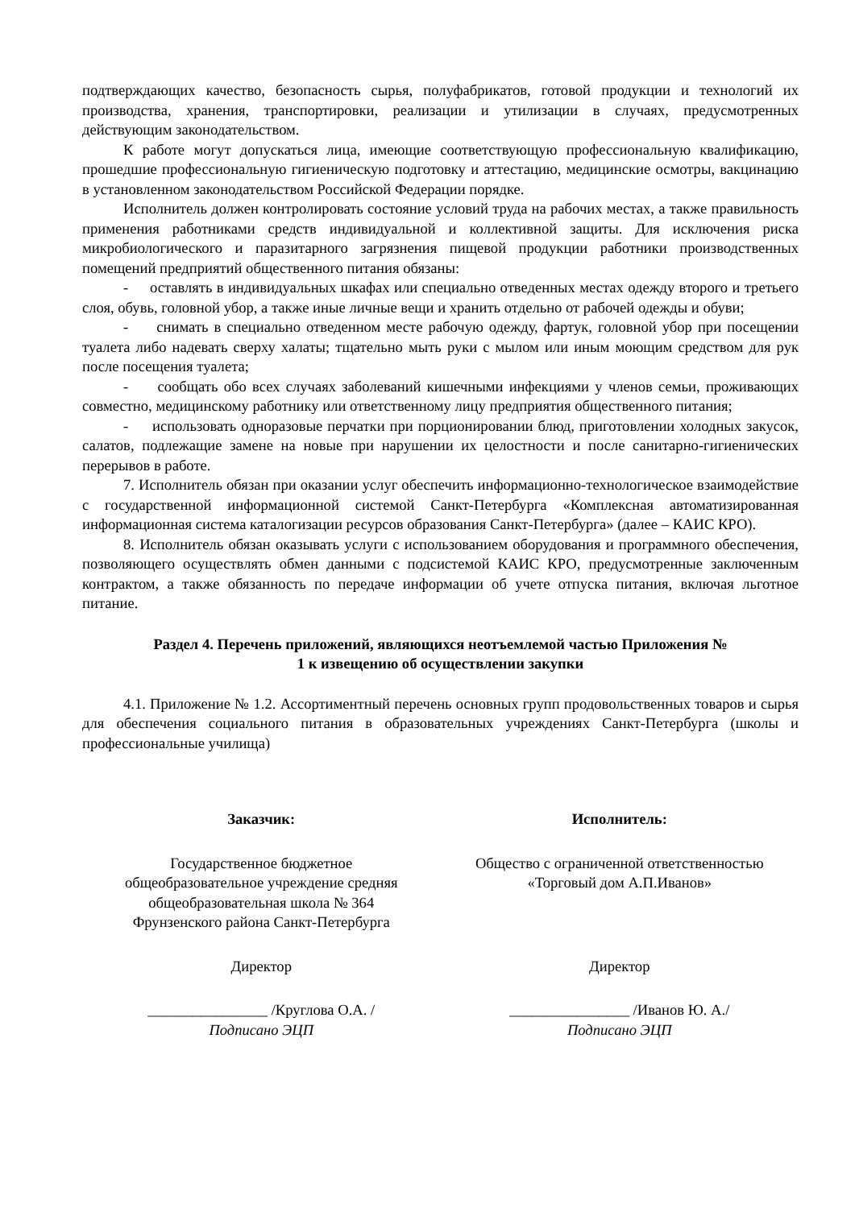подтверждающих качество, безопасность сырья, полуфабрикатов, готовой продукции и технологий их производства, хранения, транспортировки, реализации и утилизации в случаях, предусмотренных действующим законодательством.
К работе могут допускаться лица, имеющие соответствующую профессиональную квалификацию, прошедшие профессиональную гигиеническую подготовку и аттестацию, медицинские осмотры, вакцинацию в установленном законодательством Российской Федерации порядке.
Исполнитель должен контролировать состояние условий труда на рабочих местах, а также правильность применения работниками средств индивидуальной и коллективной защиты. Для исключения риска микробиологического и паразитарного загрязнения пищевой продукции работники производственных помещений предприятий общественного питания обязаны:
- оставлять в индивидуальных шкафах или специально отведенных местах одежду второго и третьего слоя, обувь, головной убор, а также иные личные вещи и хранить отдельно от рабочей одежды и обуви;
- снимать в специально отведенном месте рабочую одежду, фартук, головной убор при посещении туалета либо надевать сверху халаты; тщательно мыть руки с мылом или иным моющим средством для рук после посещения туалета;
- сообщать обо всех случаях заболеваний кишечными инфекциями у членов семьи, проживающих совместно, медицинскому работнику или ответственному лицу предприятия общественного питания;
- использовать одноразовые перчатки при порционировании блюд, приготовлении холодных закусок, салатов, подлежащие замене на новые при нарушении их целостности и после санитарно-гигиенических перерывов в работе.
7. Исполнитель обязан при оказании услуг обеспечить информационно-технологическое взаимодействие с государственной информационной системой Санкт-Петербурга «Комплексная автоматизированная информационная система каталогизации ресурсов образования Санкт-Петербурга» (далее – КАИС КРО).
8. Исполнитель обязан оказывать услуги с использованием оборудования и программного обеспечения, позволяющего осуществлять обмен данными с подсистемой КАИС КРО, предусмотренные заключенным контрактом, а также обязанность по передаче информации об учете отпуска питания, включая льготное питание.
Раздел 4. Перечень приложений, являющихся неотъемлемой частью Приложения №
1 к извещению об осуществлении закупки
4.1. Приложение № 1.2. Ассортиментный перечень основных групп продовольственных товаров и сырья для обеспечения социального питания в образовательных учреждениях Санкт-Петербурга (школы и профессиональные училища)
Заказчик:
Государственное бюджетное
общеобразовательное учреждение средняя
общеобразовательная школа № 364
Фрунзенского района Санкт-Петербурга
Директор
________________ /Круглова О.А. /
Подписано ЭЦП
Исполнитель:
Общество с ограниченной ответственностью
«Торговый дом А.П.Иванов»
Директор
________________ /Иванов Ю. А./
Подписано ЭЦП